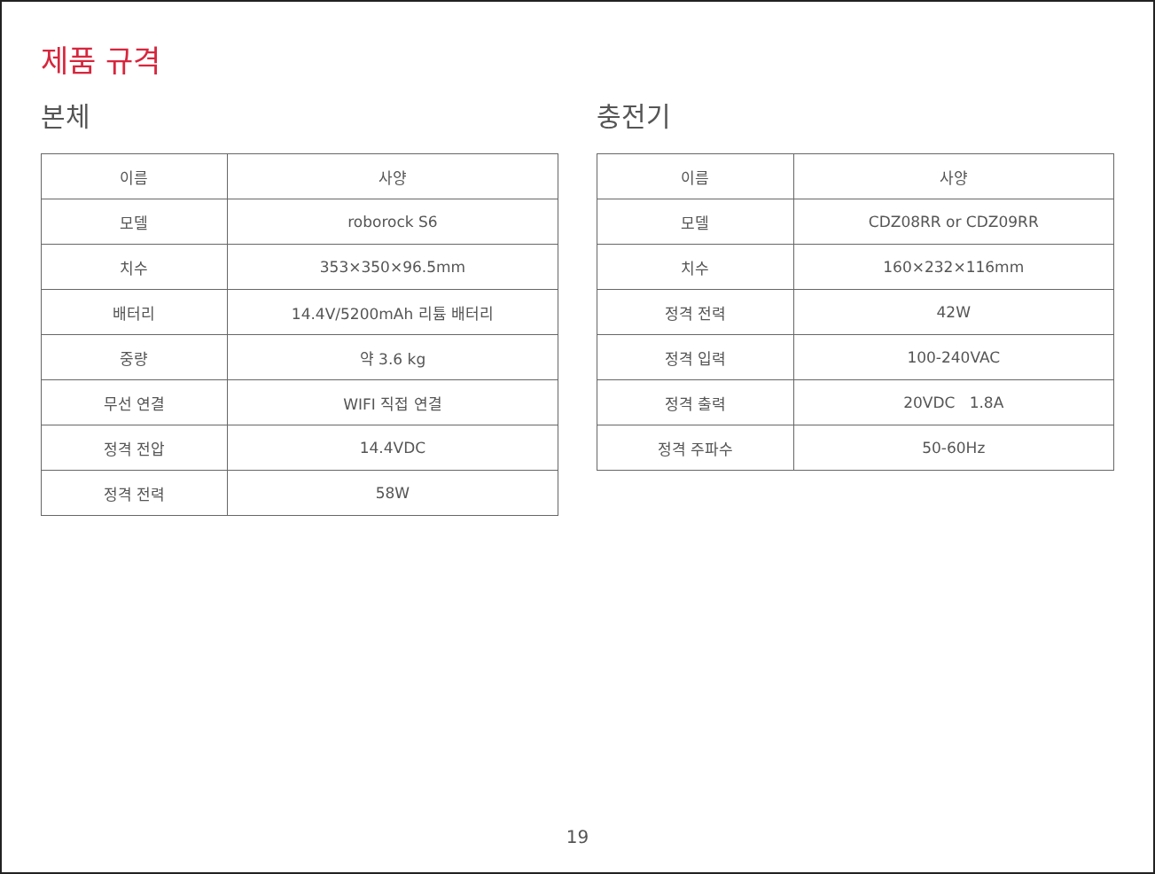제품 규격
본체
| 이름 | 사양 |
| --- | --- |
| 모델 | roborock S6 |
| 치수 | 353×350×96.5mm |
| 배터리 | 14.4V/5200mAh 리튬 배터리 |
| 중량 | 약 3.6 kg |
| 무선 연결 | WIFI 직접 연결 |
| 정격 전압 | 14.4VDC |
| 정격 전력 | 58W |
충전기
| 이름 | 사양 |
| --- | --- |
| 모델 | CDZ08RR or CDZ09RR |
| 치수 | 160×232×116mm |
| 정격 전력 | 42W |
| 정격 입력 | 100-240VAC |
| 정격 출력 | 20VDC 1.8A |
| 정격 주파수 | 50-60Hz |
19